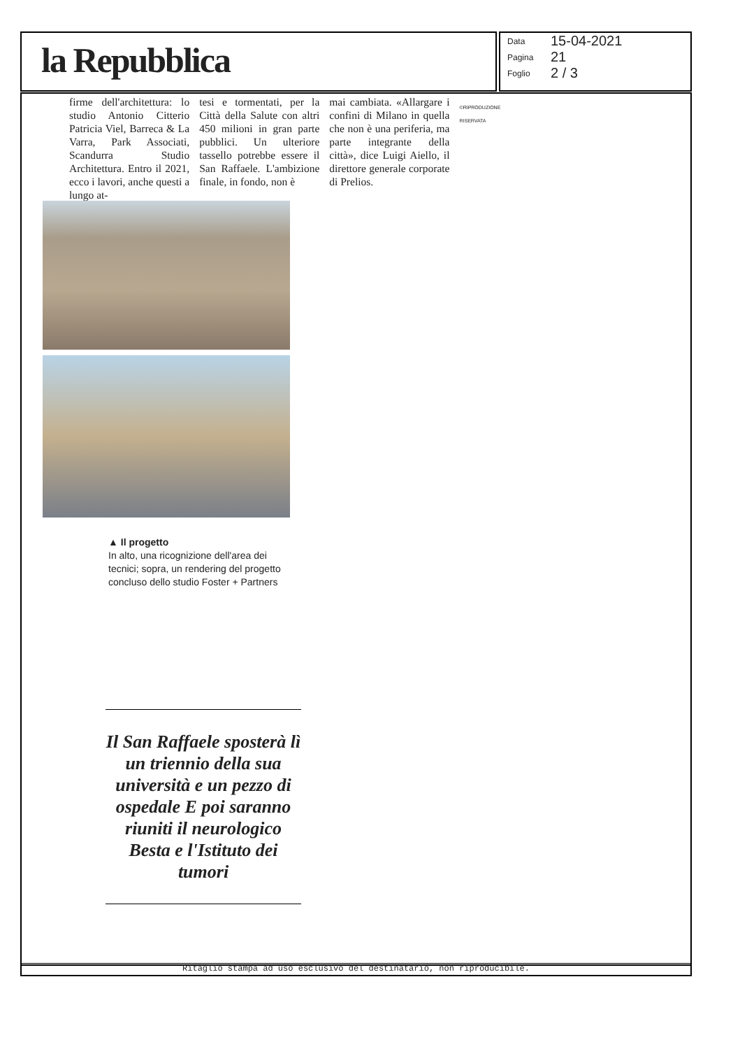la Repubblica
Data 15-04-2021
Pagina 21
Foglio 2 / 3
firme dell'architettura: lo studio Antonio Citterio Patricia Viel, Barreca & La Varra, Park Associati, Scandurra Studio Architettura. Entro il 2021, ecco i lavori, anche questi a lungo at-
tesi e tormentati, per la Città della Salute con altri 450 milioni in gran parte pubblici. Un ulteriore tassello potrebbe essere il San Raffaele. L'ambizione finale, in fondo, non è
mai cambiata. «Allargare i confini di Milano in quella che non è una periferia, ma parte integrante della città», dice Luigi Aiello, il direttore generale corporate di Prelios.
©RIPRODUZIONE RISERVATA
▲ Il progetto
In alto, una ricognizione dell'area dei tecnici; sopra, un rendering del progetto concluso dello studio Foster + Partners
Il San Raffaele sposterà lì un triennio della sua università e un pezzo di ospedale E poi saranno riuniti il neurologico Besta e l'Istituto dei tumori
Ritaglio stampa ad uso esclusivo del destinatario, non riproducibile.